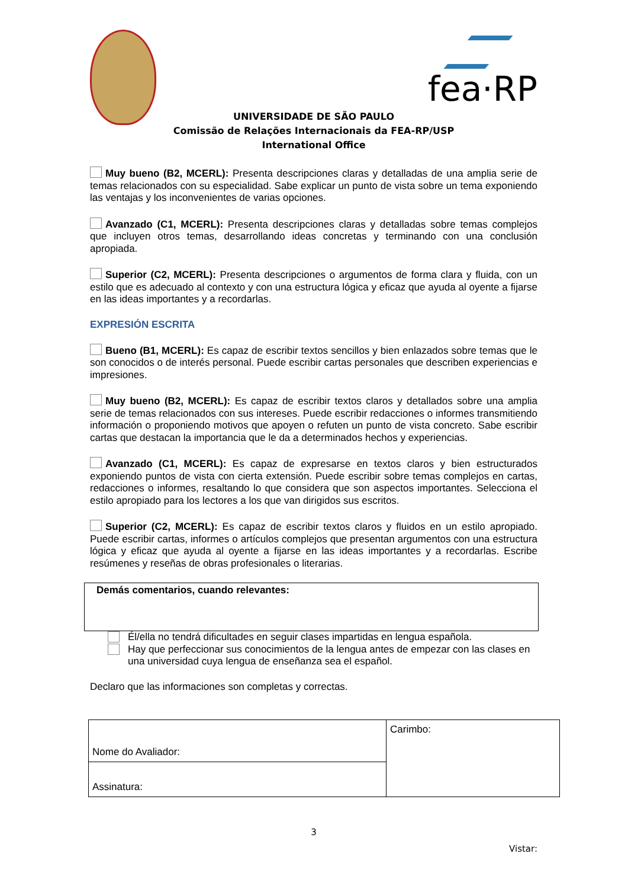fea·RP
UNIVERSIDADE DE SÃO PAULO
Comissão de Relações Internacionais da FEA-RP/USP
International Office
Muy bueno (B2, MCERL): Presenta descripciones claras y detalladas de una amplia serie de temas relacionados con su especialidad. Sabe explicar un punto de vista sobre un tema exponiendo las ventajas y los inconvenientes de varias opciones.
Avanzado (C1, MCERL): Presenta descripciones claras y detalladas sobre temas complejos que incluyen otros temas, desarrollando ideas concretas y terminando con una conclusión apropiada.
Superior (C2, MCERL): Presenta descripciones o argumentos de forma clara y fluida, con un estilo que es adecuado al contexto y con una estructura lógica y eficaz que ayuda al oyente a fijarse en las ideas importantes y a recordarlas.
EXPRESIÓN ESCRITA
Bueno (B1, MCERL): Es capaz de escribir textos sencillos y bien enlazados sobre temas que le son conocidos o de interés personal. Puede escribir cartas personales que describen experiencias e impresiones.
Muy bueno (B2, MCERL): Es capaz de escribir textos claros y detallados sobre una amplia serie de temas relacionados con sus intereses. Puede escribir redacciones o informes transmitiendo información o proponiendo motivos que apoyen o refuten un punto de vista concreto. Sabe escribir cartas que destacan la importancia que le da a determinados hechos y experiencias.
Avanzado (C1, MCERL): Es capaz de expresarse en textos claros y bien estructurados exponiendo puntos de vista con cierta extensión. Puede escribir sobre temas complejos en cartas, redacciones o informes, resaltando lo que considera que son aspectos importantes. Selecciona el estilo apropiado para los lectores a los que van dirigidos sus escritos.
Superior (C2, MCERL): Es capaz de escribir textos claros y fluidos en un estilo apropiado. Puede escribir cartas, informes o artículos complejos que presentan argumentos con una estructura lógica y eficaz que ayuda al oyente a fijarse en las ideas importantes y a recordarlas. Escribe resúmenes y reseñas de obras profesionales o literarias.
Demás comentarios, cuando relevantes:
Él/ella no tendrá dificultades en seguir clases impartidas en lengua española.
Hay que perfeccionar sus conocimientos de la lengua antes de empezar con las clases en una universidad cuya lengua de enseñanza sea el español.
Declaro que las informaciones son completas y correctas.
| Nome do Avaliador: | Carimbo: |
| Assinatura: | |
3
Vistar: